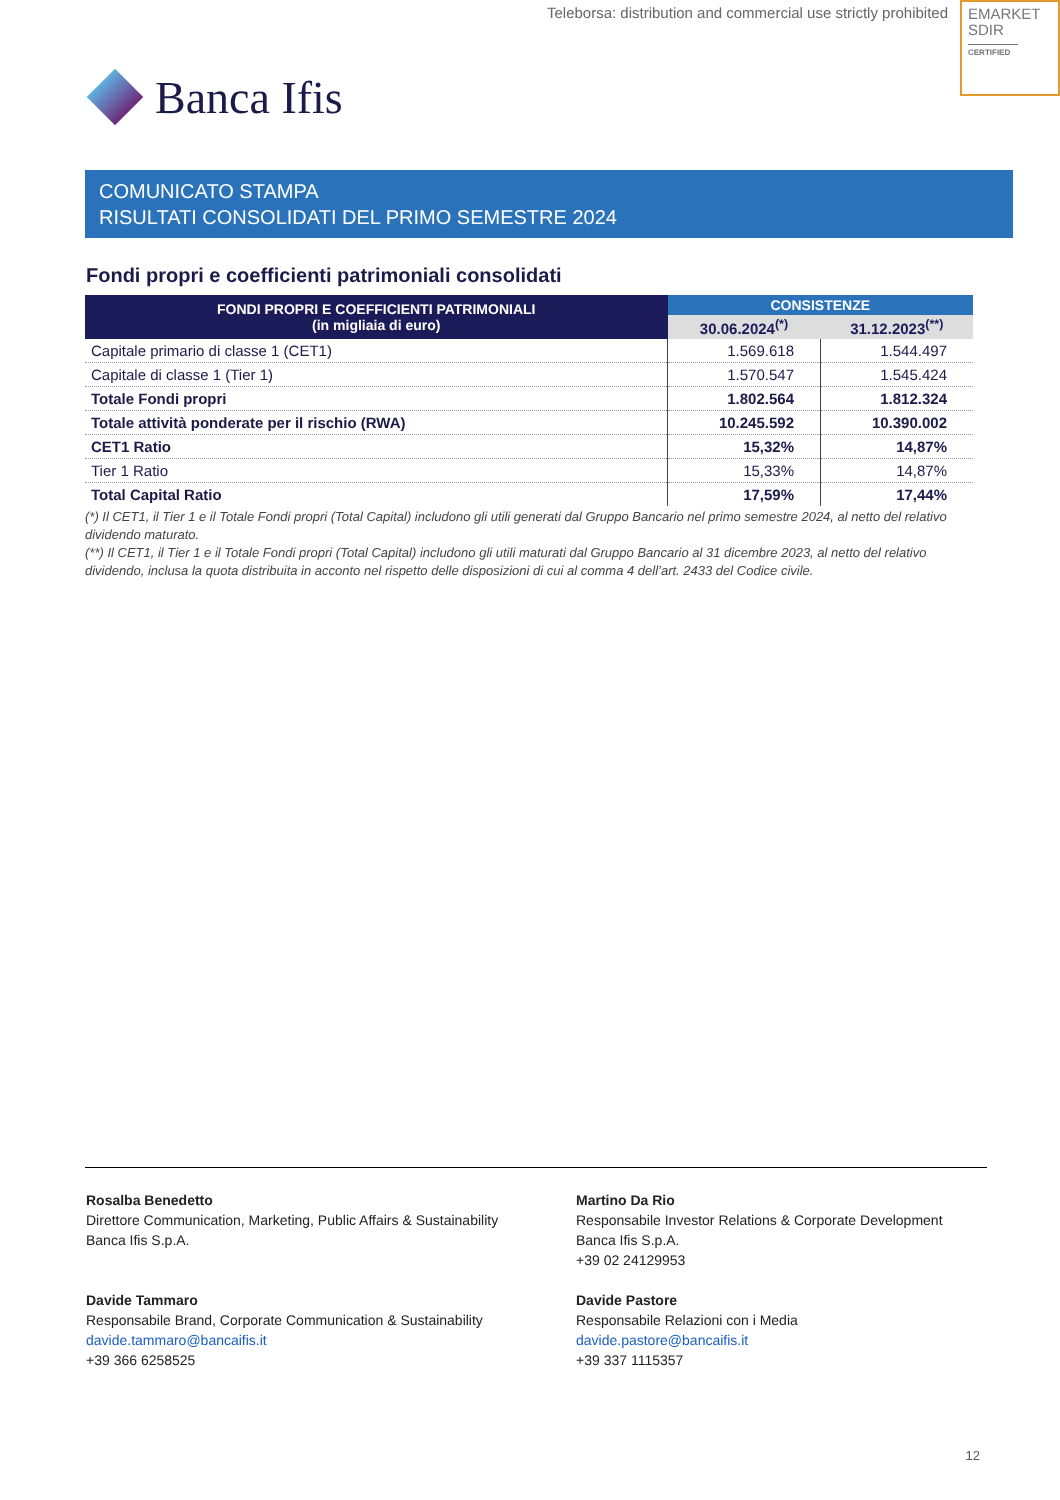Teleborsa: distribution and commercial use strictly prohibited
EMARKET
SDIR
CERTIFIED
Banca Ifis
COMUNICATO STAMPA
RISULTATI CONSOLIDATI DEL PRIMO SEMESTRE 2024
Fondi propri e coefficienti patrimoniali consolidati
| FONDI PROPRI E COEFFICIENTI PATRIMONIALI (in migliaia di euro) | CONSISTENZE | |
| --- | --- | --- |
| | 30.06.2024<sup>(*)</sup> | 31.12.2023<sup>(**)</sup> |
| Capitale primario di classe 1 (CET1) | 1.569.618 | 1.544.497 |
| Capitale di classe 1 (Tier 1) | 1.570.547 | 1.545.424 |
| Totale Fondi propri | 1.802.564 | 1.812.324 |
| Totale attività ponderate per il rischio (RWA) | 10.245.592 | 10.390.002 |
| CET1 Ratio | 15,32% | 14,87% |
| Tier 1 Ratio | 15,33% | 14,87% |
| Total Capital Ratio | 17,59% | 17,44% |
(*) Il CET1, il Tier 1 e il Totale Fondi propri (Total Capital) includono gli utili generati dal Gruppo Bancario nel primo semestre 2024, al netto del relativo dividendo maturato.
(**) Il CET1, il Tier 1 e il Totale Fondi propri (Total Capital) includono gli utili maturati dal Gruppo Bancario al 31 dicembre 2023, al netto del relativo dividendo, inclusa la quota distribuita in acconto nel rispetto delle disposizioni di cui al comma 4 dell’art. 2433 del Codice civile.
Rosalba Benedetto
Direttore Communication, Marketing, Public Affairs & Sustainability
Banca Ifis S.p.A.
Martino Da Rio
Responsabile Investor Relations & Corporate Development
Banca Ifis S.p.A.
+39 02 24129953
Davide Tammaro
Responsabile Brand, Corporate Communication & Sustainability
davide.tammaro@bancaifis.it
+39 366 6258525
Davide Pastore
Responsabile Relazioni con i Media
davide.pastore@bancaifis.it
+39 337 1115357
12